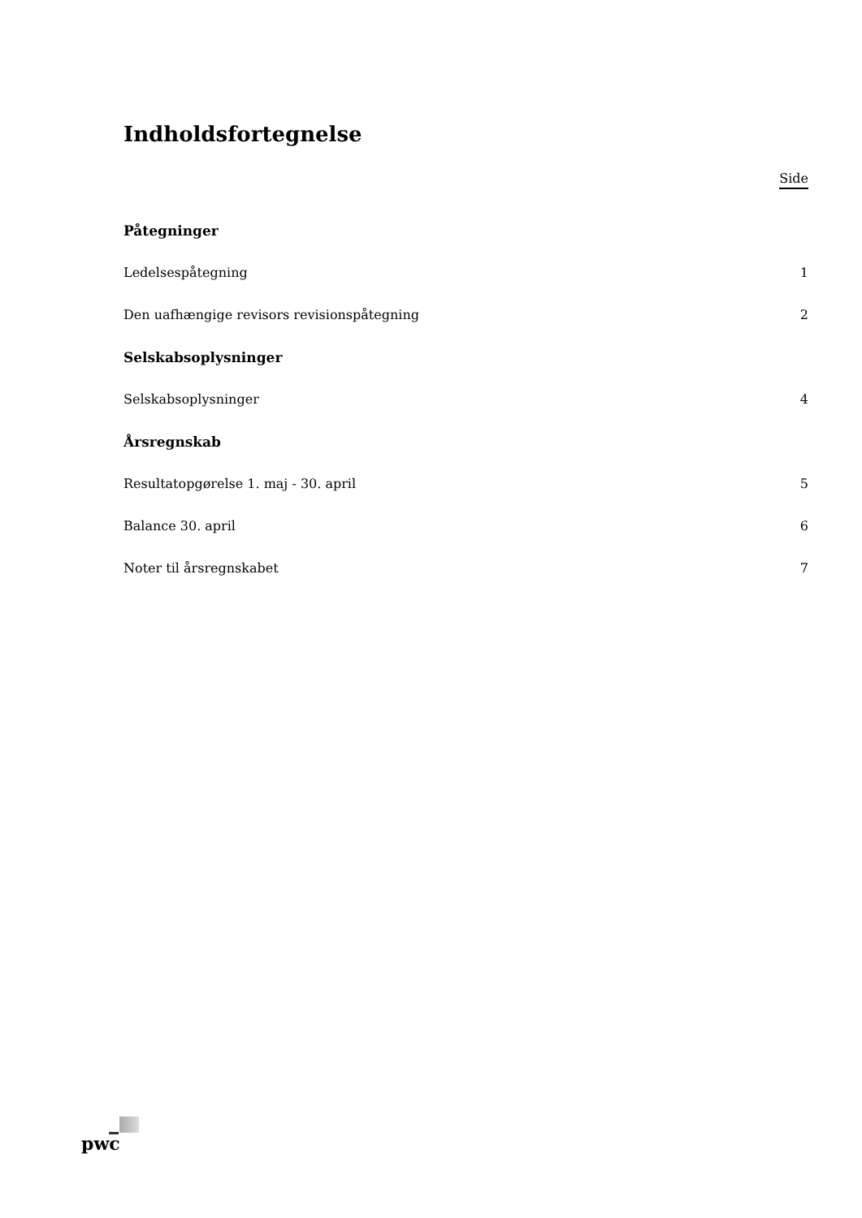Indholdsfortegnelse
Side
Påtegninger
Ledelsespåtegning 1
Den uafhængige revisors revisionspåtegning 2
Selskabsoplysninger
Selskabsoplysninger 4
Årsregnskab
Resultatopgørelse 1. maj - 30. april 5
Balance 30. april 6
Noter til årsregnskabet 7
pwc